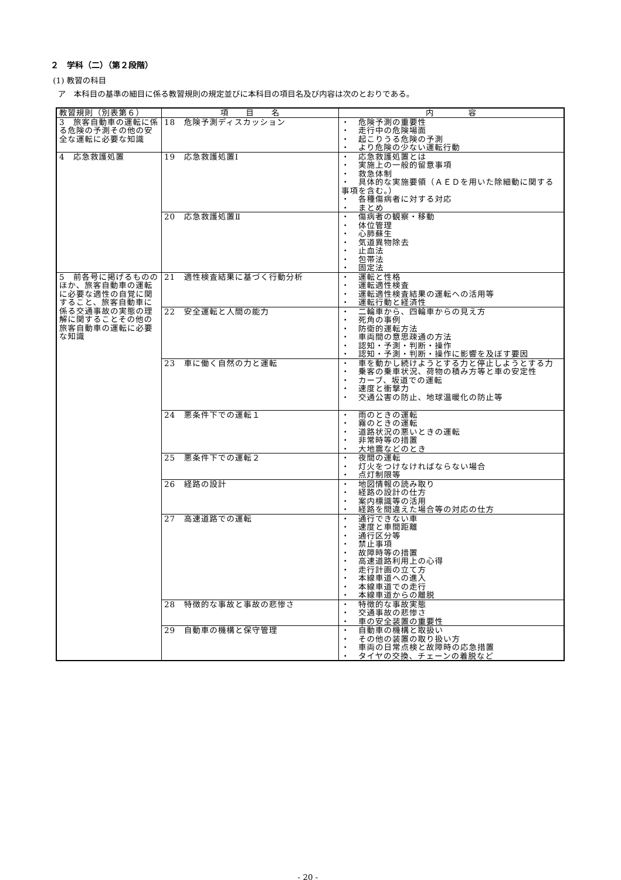２　学科（二）（第２段階）
(1) 教習の科目
ア　本科目の基準の細目に係る教習規則の規定並びに本科目の項目名及び内容は次のとおりである。
| 教習規則（別表第６） | 項 目 名 | 内 容 |
| --- | --- | --- |
| 3 旅客自動車の運転に係る危険の予測その他の安全な運転に必要な知識 | 18 危険予測ディスカッション | ・ 危険予測の重要性 ・ 走行中の危険場面 ・ 起こりうる危険の予測 ・ より危険の少ない運転行動 |
| 4 応急救護処置 | 19 応急救護処置Ⅰ | ・ 応急救護処置とは ・ 実施上の一般的留意事項 ・ 救急体制 ・ 具体的な実施要領（ＡＥＤを用いた除細動に関する事項を含む。） ・ 各種傷病者に対する対応 ・ まとめ |
| | 20 応急救護処置Ⅱ | ・ 傷病者の観察・移動 ・ 体位管理 ・ 心肺蘇生 ・ 気道異物除去 ・ 止血法 ・ 包帯法 ・ 固定法 |
| 5 前各号に掲げるもののほか、旅客自動車の運転に必要な適性の自覚に関すること、旅客自動車に係る交通事故の実態の理解に関することその他の旅客自動車の運転に必要な知識 | 21 適性検査結果に基づく行動分析 | ・ 運転と性格 ・ 運転適性検査 ・ 運転適性検査結果の運転への活用等 ・ 運転行動と経済性 |
| | 22 安全運転と人間の能力 | ・ 二輪車から、四輪車からの見え方 ・ 死角の事例 ・ 防衛的運転方法 ・ 車両間の意思疎通の方法 ・ 認知・予測・判断・操作 ・ 認知・予測・判断・操作に影響を及ぼす要因 |
| | 23 車に働く自然の力と運転 | ・ 車を動かし続けようとする力と停止しようとする力 ・ 乗客の乗車状況、荷物の積み方等と車の安定性 ・ カーブ、坂道での運転 ・ 速度と衝撃力 ・ 交通公害の防止、地球温暖化の防止等 |
| | 24 悪条件下での運転１ | ・ 雨のときの運転 ・ 霧のときの運転 ・ 道路状況の悪いときの運転 ・ 非常時等の措置 ・ 大地震などのとき |
| | 25 悪条件下での運転２ | ・ 夜間の運転 ・ 灯火をつけなければならない場合 ・ 点灯制限等 |
| | 26 経路の設計 | ・ 地図情報の読み取り ・ 経路の設計の仕方 ・ 案内標識等の活用 ・ 経路を間違えた場合等の対応の仕方 |
| | 27 高速道路での運転 | ・ 通行できない車 ・ 速度と車間距離 ・ 通行区分等 ・ 禁止事項 ・ 故障時等の措置 ・ 高速道路利用上の心得 ・ 走行計画の立て方 ・ 本線車道への進入 ・ 本線車道での走行 ・ 本線車道からの離脱 |
| | 28 特徴的な事故と事故の悲惨さ | ・ 特徴的な事故実態 ・ 交通事故の悲惨さ ・ 車の安全装置の重要性 |
| | 29 自動車の機構と保守管理 | ・ 自動車の機構と取扱い ・ その他の装置の取り扱い方 ・ 車両の日常点検と故障時の応急措置 ・ タイヤの交換、チェーンの着脱など |
- 20 -